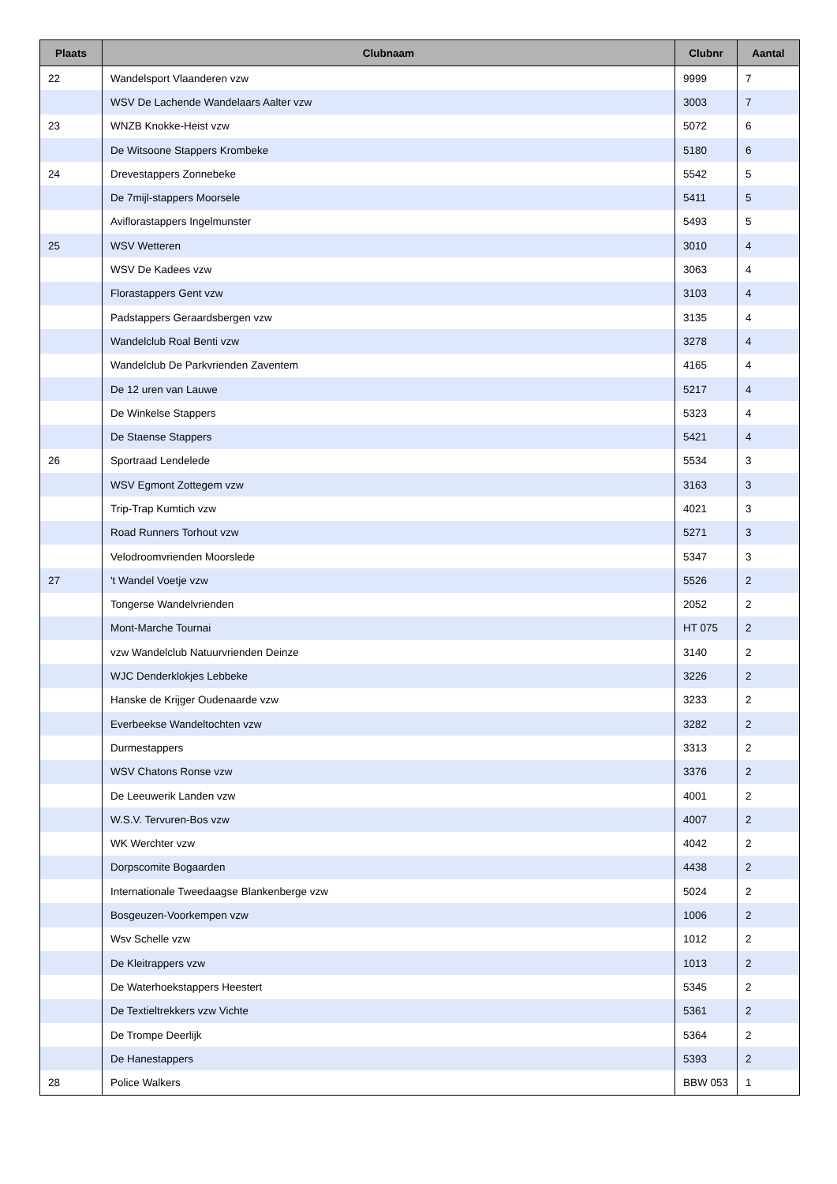| Plaats | Clubnaam | Clubnr | Aantal |
| --- | --- | --- | --- |
| 22 | Wandelsport Vlaanderen vzw | 9999 | 7 |
| | WSV De Lachende Wandelaars Aalter vzw | 3003 | 7 |
| 23 | WNZB Knokke-Heist vzw | 5072 | 6 |
| | De Witsoone Stappers Krombeke | 5180 | 6 |
| 24 | Drevestappers Zonnebeke | 5542 | 5 |
| | De 7mijl-stappers Moorsele | 5411 | 5 |
| | Aviflorastappers Ingelmunster | 5493 | 5 |
| 25 | WSV Wetteren | 3010 | 4 |
| | WSV De Kadees vzw | 3063 | 4 |
| | Florastappers Gent vzw | 3103 | 4 |
| | Padstappers Geraardsbergen vzw | 3135 | 4 |
| | Wandelclub Roal Benti vzw | 3278 | 4 |
| | Wandelclub De Parkvrienden Zaventem | 4165 | 4 |
| | De 12 uren van Lauwe | 5217 | 4 |
| | De Winkelse Stappers | 5323 | 4 |
| | De Staense Stappers | 5421 | 4 |
| 26 | Sportraad Lendelede | 5534 | 3 |
| | WSV Egmont Zottegem vzw | 3163 | 3 |
| | Trip-Trap Kumtich vzw | 4021 | 3 |
| | Road Runners Torhout vzw | 5271 | 3 |
| | Velodroomvrienden Moorslede | 5347 | 3 |
| 27 | 't Wandel Voetje vzw | 5526 | 2 |
| | Tongerse Wandelvrienden | 2052 | 2 |
| | Mont-Marche Tournai | HT 075 | 2 |
| | vzw Wandelclub Natuurvrienden Deinze | 3140 | 2 |
| | WJC Denderklokjes Lebbeke | 3226 | 2 |
| | Hanske de Krijger Oudenaarde vzw | 3233 | 2 |
| | Everbeekse Wandeltochten vzw | 3282 | 2 |
| | Durmestappers | 3313 | 2 |
| | WSV Chatons Ronse vzw | 3376 | 2 |
| | De Leeuwerik Landen vzw | 4001 | 2 |
| | W.S.V. Tervuren-Bos vzw | 4007 | 2 |
| | WK Werchter vzw | 4042 | 2 |
| | Dorpscomite Bogaarden | 4438 | 2 |
| | Internationale Tweedaagse Blankenberge vzw | 5024 | 2 |
| | Bosgeuzen-Voorkempen vzw | 1006 | 2 |
| | Wsv Schelle vzw | 1012 | 2 |
| | De Kleitrappers vzw | 1013 | 2 |
| | De Waterhoekstappers Heestert | 5345 | 2 |
| | De Textieltrekkers vzw Vichte | 5361 | 2 |
| | De Trompe Deerlijk | 5364 | 2 |
| | De Hanestappers | 5393 | 2 |
| 28 | Police Walkers | BBW 053 | 1 |